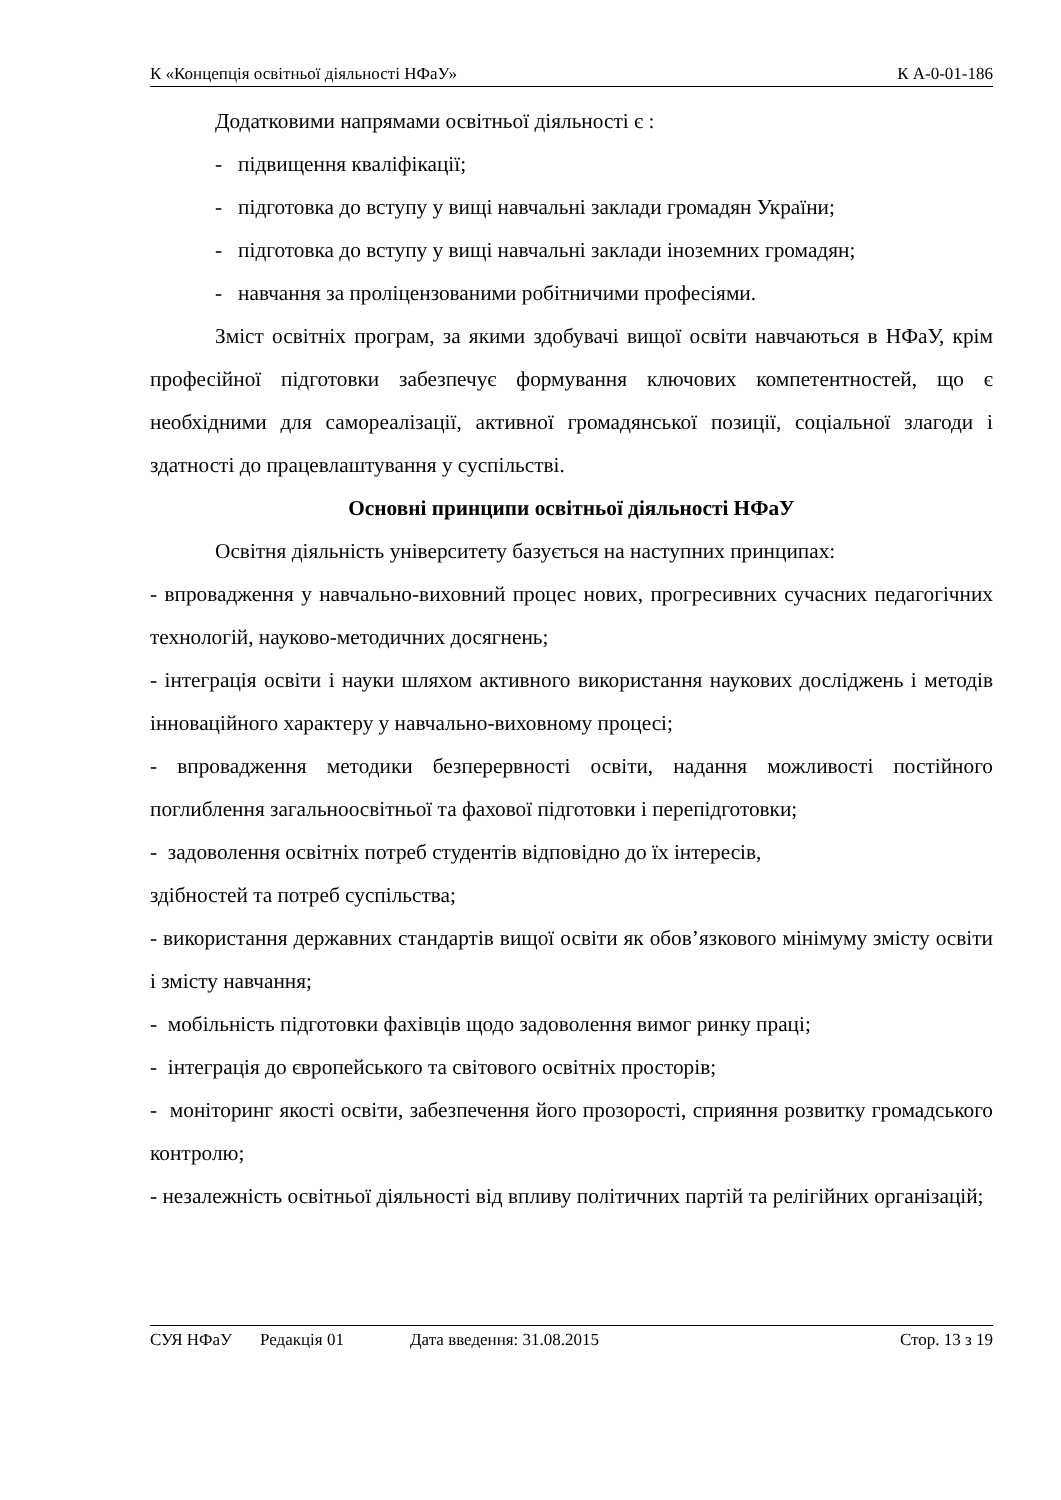К «Концепція освітньої діяльності НФаУ» К А-0-01-186
Додатковими напрямами освітньої діяльності є :
- підвищення кваліфікації;
- підготовка до вступу у вищі навчальні заклади громадян України;
- підготовка до вступу у вищі навчальні заклади іноземних громадян;
- навчання за проліцензованими робітничими професіями.
Зміст освітніх програм, за якими здобувачі вищої освіти навчаються в НФаУ, крім професійної підготовки забезпечує формування ключових компетентностей, що є необхідними для самореалізації, активної громадянської позиції, соціальної злагоди і здатності до працевлаштування у суспільстві.
Основні принципи освітньої діяльності НФаУ
Освітня діяльність університету базується на наступних принципах:
- впровадження у навчально-виховний процес нових, прогресивних сучасних педагогічних технологій, науково-методичних досягнень;
- інтеграція освіти і науки шляхом активного використання наукових досліджень і методів інноваційного характеру у навчально-виховному процесі;
- впровадження методики безперервності освіти, надання можливості постійного поглиблення загальноосвітньої та фахової підготовки і перепідготовки;
- задоволення освітніх потреб студентів відповідно до їх інтересів,
здібностей та потреб суспільства;
- використання державних стандартів вищої освіти як обов’язкового мінімуму змісту освіти і змісту навчання;
- мобільність підготовки фахівців щодо задоволення вимог ринку праці;
- інтеграція до європейського та світового освітніх просторів;
- моніторинг якості освіти, забезпечення його прозорості, сприяння розвитку громадського контролю;
- незалежність освітньої діяльності від впливу політичних партій та релігійних організацій;
СУЯ НФаУ Редакція 01 Дата введення: 31.08.2015 Стор. 13 з 19